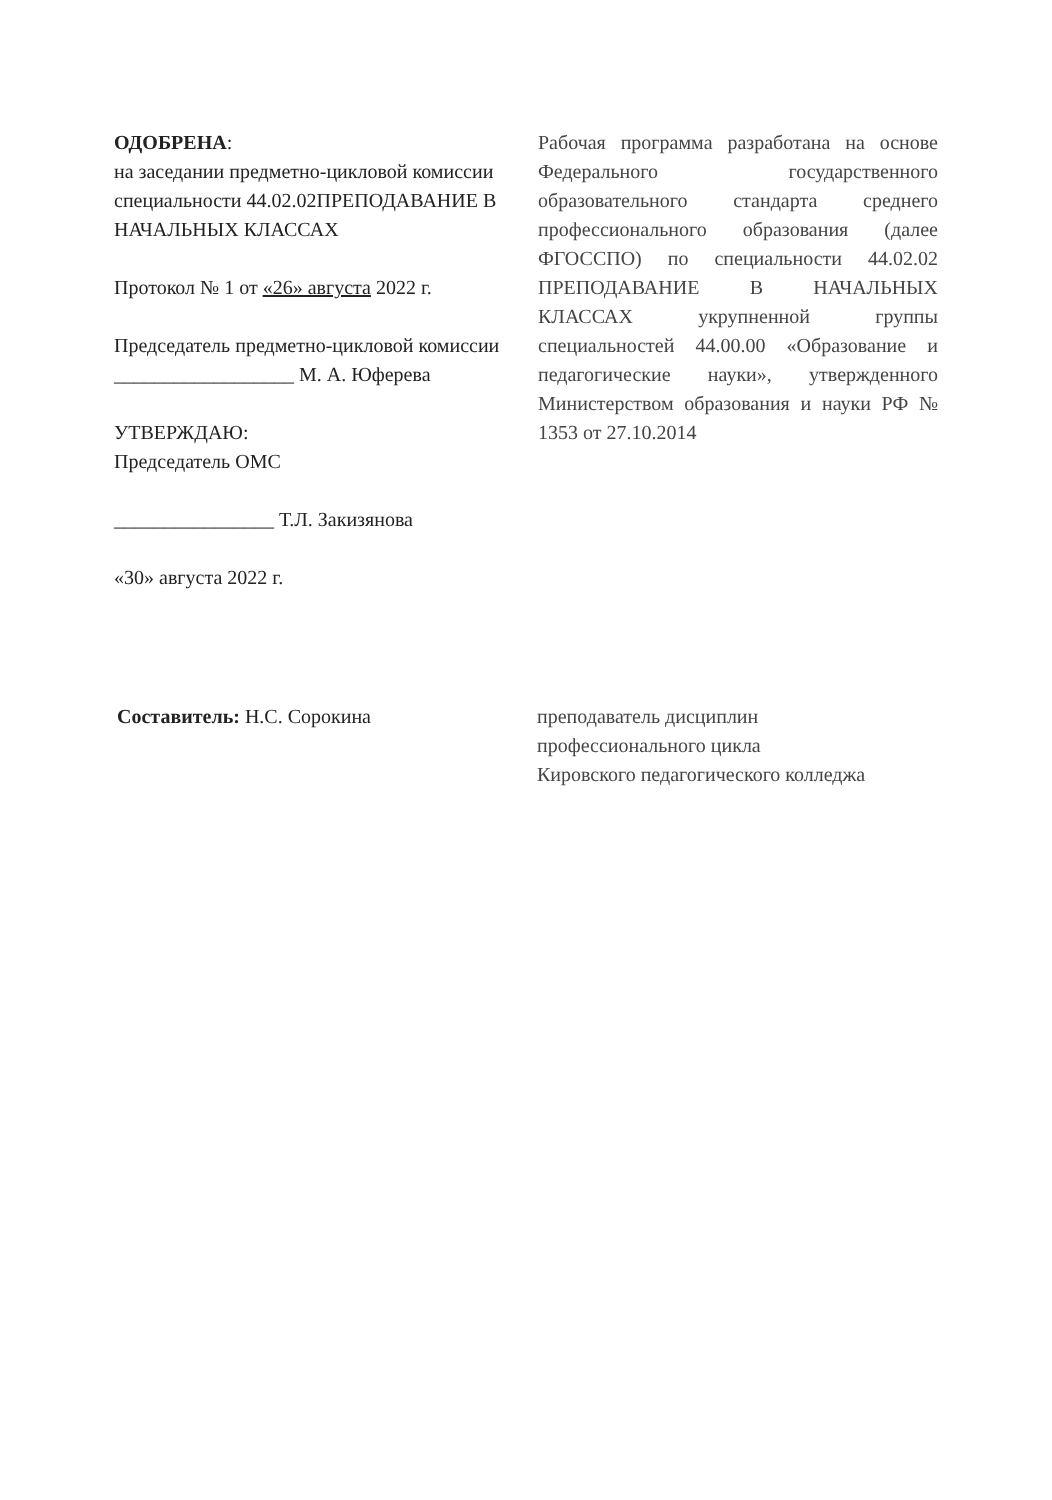ОДОБРЕНА:
на заседании предметно-цикловой комиссии специальности 44.02.02ПРЕПОДАВАНИЕ В НАЧАЛЬНЫХ КЛАССАХ
Протокол № 1 от «26» августа 2022 г.
Председатель предметно-цикловой комиссии
__________________ М. А. Юферева
УТВЕРЖДАЮ:
Председатель ОМС
________________ Т.Л. Закизянова
«30» августа 2022 г.
Рабочая программа разработана на основе Федерального государственного образовательного стандарта среднего профессионального образования (далее ФГОССПО) по специальности 44.02.02 ПРЕПОДАВАНИЕ В НАЧАЛЬНЫХ КЛАССАХ укрупненной группы специальностей 44.00.00 «Образование и педагогические науки», утвержденного Министерством образования и науки РФ № 1353 от 27.10.2014
Составитель: Н.С. Сорокина преподаватель дисциплин
профессионального цикла
Кировского педагогического колледжа